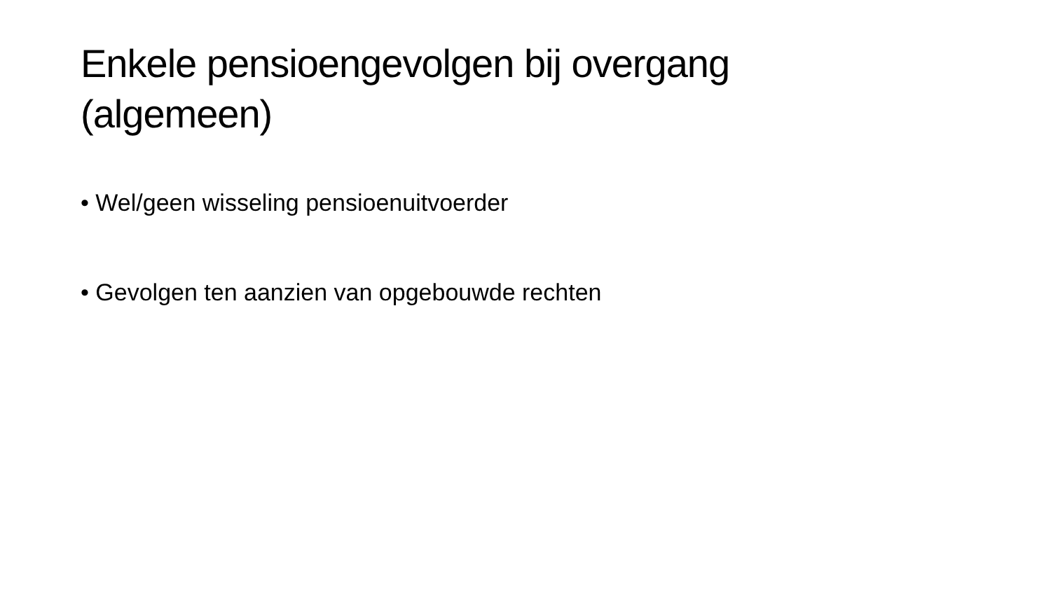Enkele pensioengevolgen bij overgang
(algemeen)
• Wel/geen wisseling pensioenuitvoerder
• Gevolgen ten aanzien van opgebouwde rechten